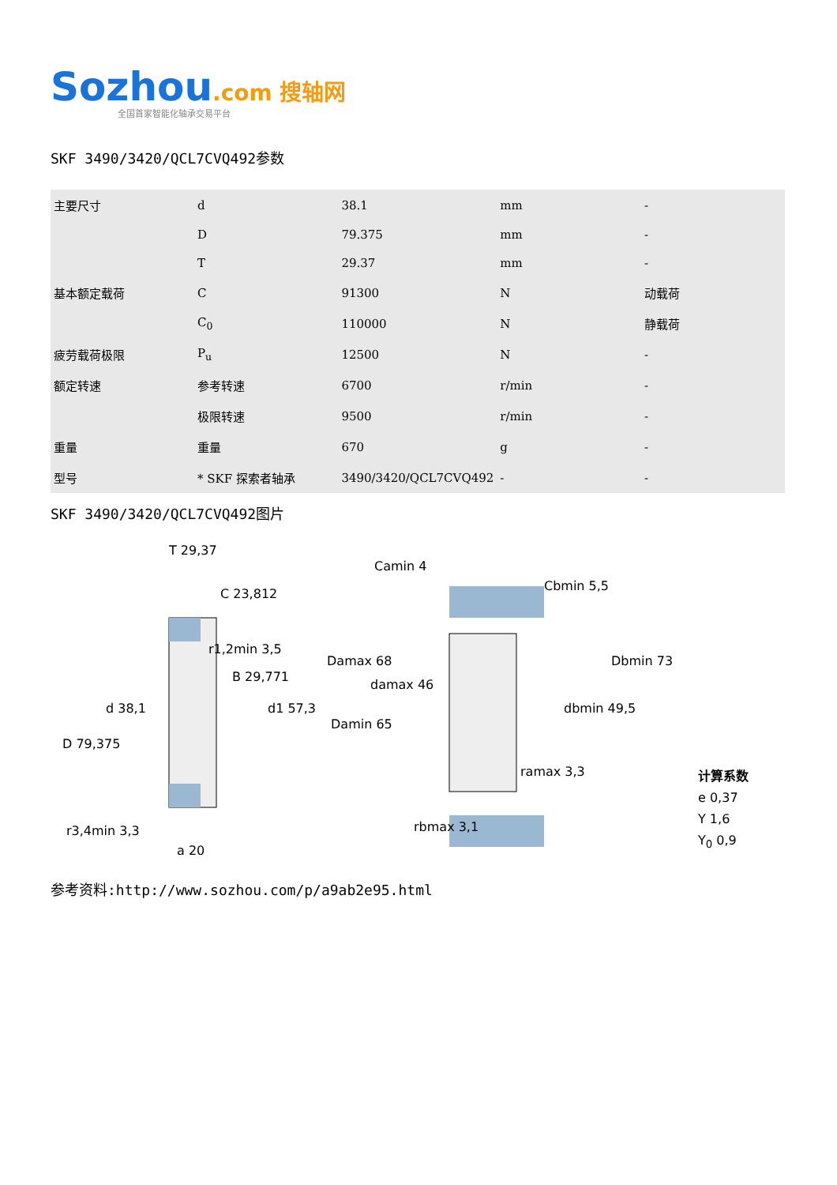Sozhou.com 搜轴网
全国首家智能化轴承交易平台
SKF 3490/3420/QCL7CVQ492参数
| 主要尺寸 | d | 38.1 | mm | - |
| | D | 79.375 | mm | - |
| | T | 29.37 | mm | - |
| 基本额定载荷 | C | 91300 | N | 动载荷 |
| | C<sub>0</sub> | 110000 | N | 静载荷 |
| 疲劳载荷极限 | P<sub>u</sub> | 12500 | N | - |
| 额定转速 | 参考转速 | 6700 | r/min | - |
| | 极限转速 | 9500 | r/min | - |
| 重量 | 重量 | 670 | g | - |
| 型号 | * SKF 探索者轴承 | 3490/3420/QCL7CVQ492 | - | - |
SKF 3490/3420/QCL7CVQ492图片
T 29,37
C 23,812
r1,2min 3,5
B 29,771
d 38,1
d1 57,3
D 79,375
r3,4min 3,3
a 20
Camin 4
Cbmin 5,5
Damax 68
damax 46
Damin 65
Dbmin 73
dbmin 49,5
ramax 3,3
rbmax 3,1
计算系数
e 0,37
Y 1,6
Y<sub>0</sub> 0,9
参考资料:http://www.sozhou.com/p/a9ab2e95.html